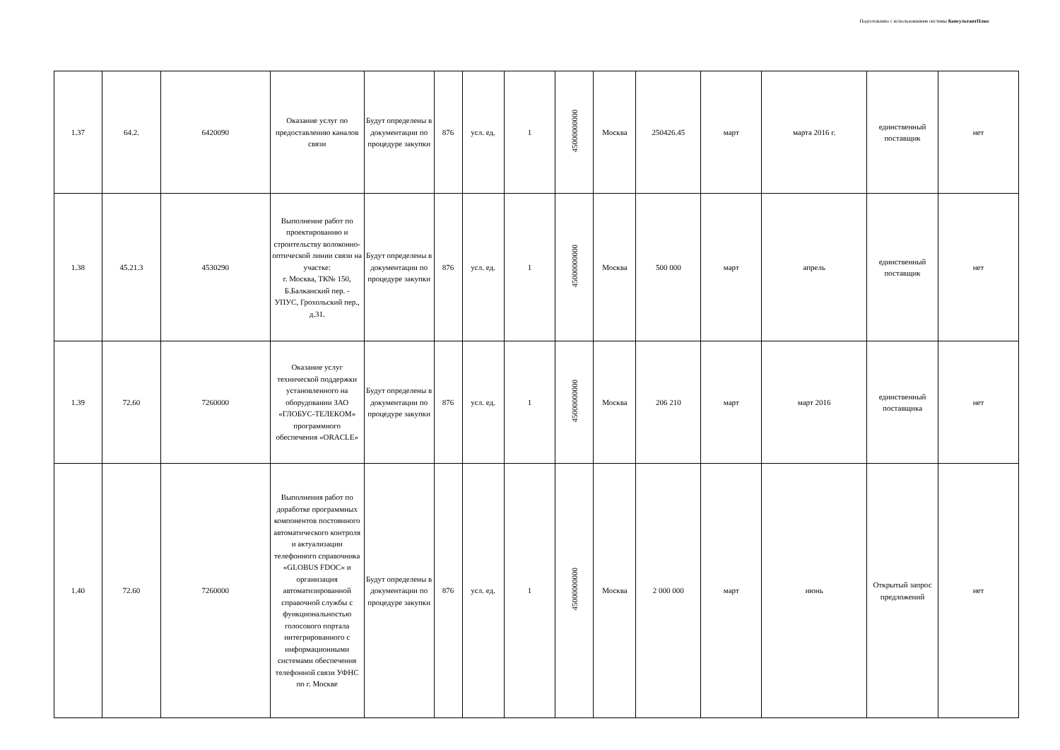Подготовлено с использованием системы КонсультантПлюс
| 1.37 | 64.2. | 6420090 | Оказание услуг по предоставлению каналов связи | Будут определены в документации по процедуре закупки | 876 | усл. ед. | 1 | 45000000000 | Москва | 250426.45 | март | марта 2016 г. | единственный поставщик | нет |
| 1.38 | 45.21.3 | 4530290 | Выполнение работ по проектированию и строительству волоконно-оптической линии связи на участке: г. Москва, ТК№ 150, Б.Балканский пер. - УПУС, Грохольский пер., д.31. | Будут определены в документации по процедуре закупки | 876 | усл. ед. | 1 | 45000000000 | Москва | 500 000 | март | апрель | единственный поставщик | нет |
| 1.39 | 72.60 | 7260000 | Оказание услуг технической поддержки установленного на оборудовании ЗАО «ГЛОБУС-ТЕЛЕКОМ» программного обеспечения «ORACLE» | Будут определены в документации по процедуре закупки | 876 | усл. ед. | 1 | 45000000000 | Москва | 206 210 | март | март 2016 | единственный поставщика | нет |
| 1.40 | 72.60 | 7260000 | Выполнения работ по доработке программных компонентов постоянного автоматического контроля и актуализации телефонного справочника «GLOBUS FDOC» и организация автоматизированной справочной службы с функциональностью голосового портала интегрированного с информационными системами обеспечения телефонной связи УФНС по г. Москве | Будут определены в документации по процедуре закупки | 876 | усл. ед. | 1 | 45000000000 | Москва | 2 000 000 | март | июнь | Открытый запрос предложений | нет |